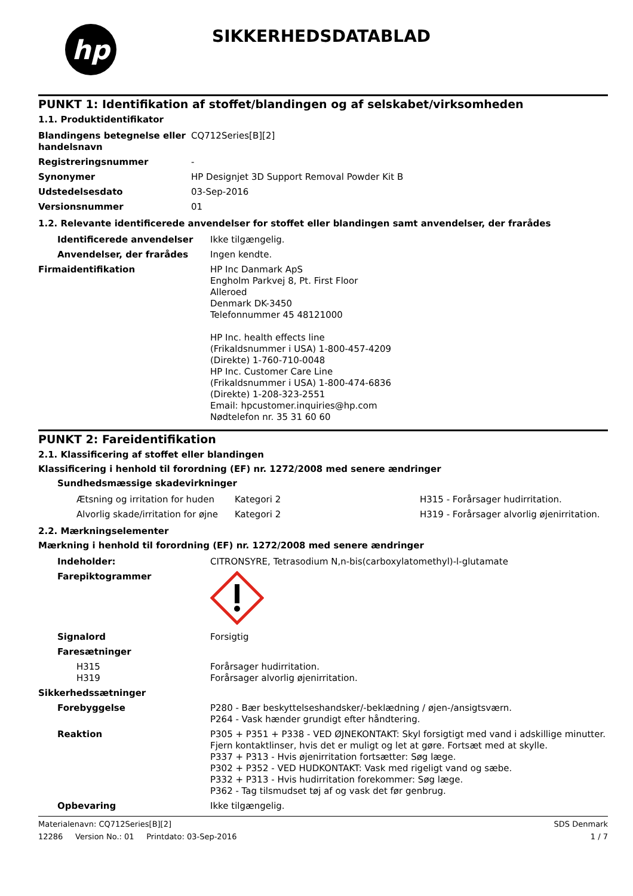hp
SIKKERHEDSDATABLAD
PUNKT 1: Identifikation af stoffet/blandingen og af selskabet/virksomheden
1.1. Produktidentifikator
| Blandingens betegnelse eller handelsnavn | CQ712Series[B][2] |
| Registreringsnummer | - |
| Synonymer | HP Designjet 3D Support Removal Powder Kit B |
| Udstedelsesdato | 03-Sep-2016 |
| Versionsnummer | 01 |
1.2. Relevante identificerede anvendelser for stoffet eller blandingen samt anvendelser, der frarådes
| Identificerede anvendelser | Ikke tilgængelig. |
| Anvendelser, der frarådes | Ingen kendte. |
| Firmaidentifikation | HP Inc Danmark ApS Engholm Parkvej 8, Pt. First Floor Alleroed Denmark DK-3450 Telefonnummer 45 48121000 HP Inc. health effects line (Frikaldsnummer i USA) 1-800-457-4209 (Direkte) 1-760-710-0048 HP Inc. Customer Care Line (Frikaldsnummer i USA) 1-800-474-6836 (Direkte) 1-208-323-2551 Email: hpcustomer.inquiries@hp.com Nødtelefon nr. 35 31 60 60 |
PUNKT 2: Fareidentifikation
2.1. Klassificering af stoffet eller blandingen
Klassificering i henhold til forordning (EF) nr. 1272/2008 med senere ændringer
Sundhedsmæssige skadevirkninger
| Ætsning og irritation for huden | Kategori 2 | H315 - Forårsager hudirritation. |
| Alvorlig skade/irritation for øjne | Kategori 2 | H319 - Forårsager alvorlig øjenirritation. |
2.2. Mærkningselementer
Mærkning i henhold til forordning (EF) nr. 1272/2008 med senere ændringer
| Indeholder: | CITRONSYRE, Tetrasodium N,n-bis(carboxylatomethyl)-l-glutamate |
| Farepiktogrammer | |
| Signalord | Forsigtig |
| Faresætninger | |
| H315 H319 | Forårsager hudirritation. Forårsager alvorlig øjenirritation. |
| Sikkerhedssætninger | |
| Forebyggelse | P280 - Bær beskyttelseshandsker/-beklædning / øjen-/ansigtsværn. P264 - Vask hænder grundigt efter håndtering. |
| Reaktion | P305 + P351 + P338 - VED ØJNEKONTAKT: Skyl forsigtigt med vand i adskillige minutter. Fjern kontaktlinser, hvis det er muligt og let at gøre. Fortsæt med at skylle. P337 + P313 - Hvis øjenirritation fortsætter: Søg læge. P302 + P352 - VED HUDKONTAKT: Vask med rigeligt vand og sæbe. P332 + P313 - Hvis hudirritation forekommer: Søg læge. P362 - Tag tilsmudset tøj af og vask det før genbrug. |
| Opbevaring | Ikke tilgængelig. |
Materialenavn: CQ712Series[B][2]
12286 Version No.: 01 Printdato: 03-Sep-2016
SDS Denmark
1 / 7